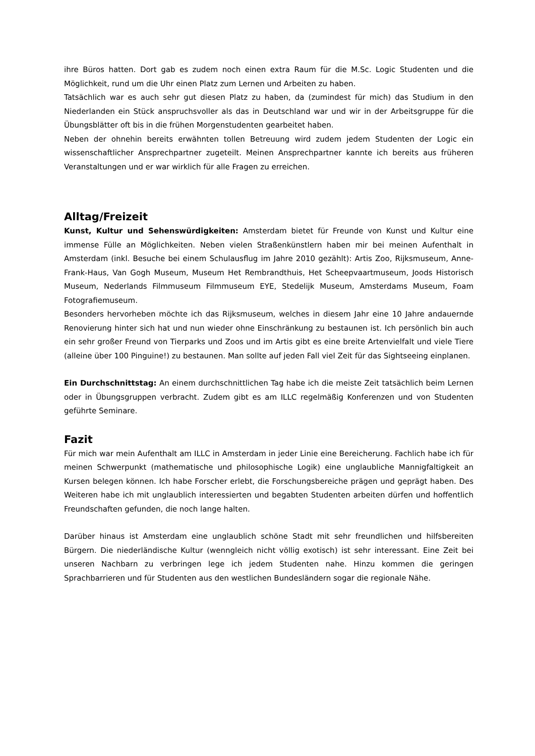ihre Büros hatten. Dort gab es zudem noch einen extra Raum für die M.Sc. Logic Studenten und die Möglichkeit, rund um die Uhr einen Platz zum Lernen und Arbeiten zu haben.
Tatsächlich war es auch sehr gut diesen Platz zu haben, da (zumindest für mich) das Studium in den Niederlanden ein Stück anspruchsvoller als das in Deutschland war und wir in der Arbeitsgruppe für die Übungsblätter oft bis in die frühen Morgenstudenten gearbeitet haben.
Neben der ohnehin bereits erwähnten tollen Betreuung wird zudem jedem Studenten der Logic ein wissenschaftlicher Ansprechpartner zugeteilt. Meinen Ansprechpartner kannte ich bereits aus früheren Veranstaltungen und er war wirklich für alle Fragen zu erreichen.
Alltag/Freizeit
Kunst, Kultur und Sehenswürdigkeiten: Amsterdam bietet für Freunde von Kunst und Kultur eine immense Fülle an Möglichkeiten. Neben vielen Straßenkünstlern haben mir bei meinen Aufenthalt in Amsterdam (inkl. Besuche bei einem Schulausflug im Jahre 2010 gezählt): Artis Zoo, Rijksmuseum, Anne-Frank-Haus, Van Gogh Museum, Museum Het Rembrandthuis, Het Scheepvaartmuseum, Joods Historisch Museum, Nederlands Filmmuseum Filmmuseum EYE, Stedelijk Museum, Amsterdams Museum, Foam Fotografiemuseum.
Besonders hervorheben möchte ich das Rijksmuseum, welches in diesem Jahr eine 10 Jahre andauernde Renovierung hinter sich hat und nun wieder ohne Einschränkung zu bestaunen ist. Ich persönlich bin auch ein sehr großer Freund von Tierparks und Zoos und im Artis gibt es eine breite Artenvielfalt und viele Tiere (alleine über 100 Pinguine!) zu bestaunen. Man sollte auf jeden Fall viel Zeit für das Sightseeing einplanen.
Ein Durchschnittstag: An einem durchschnittlichen Tag habe ich die meiste Zeit tatsächlich beim Lernen oder in Übungsgruppen verbracht. Zudem gibt es am ILLC regelmäßig Konferenzen und von Studenten geführte Seminare.
Fazit
Für mich war mein Aufenthalt am ILLC in Amsterdam in jeder Linie eine Bereicherung. Fachlich habe ich für meinen Schwerpunkt (mathematische und philosophische Logik) eine unglaubliche Mannigfaltigkeit an Kursen belegen können. Ich habe Forscher erlebt, die Forschungsbereiche prägen und geprägt haben. Des Weiteren habe ich mit unglaublich interessierten und begabten Studenten arbeiten dürfen und hoffentlich Freundschaften gefunden, die noch lange halten.
Darüber hinaus ist Amsterdam eine unglaublich schöne Stadt mit sehr freundlichen und hilfsbereiten Bürgern. Die niederländische Kultur (wenngleich nicht völlig exotisch) ist sehr interessant. Eine Zeit bei unseren Nachbarn zu verbringen lege ich jedem Studenten nahe. Hinzu kommen die geringen Sprachbarrieren und für Studenten aus den westlichen Bundesländern sogar die regionale Nähe.